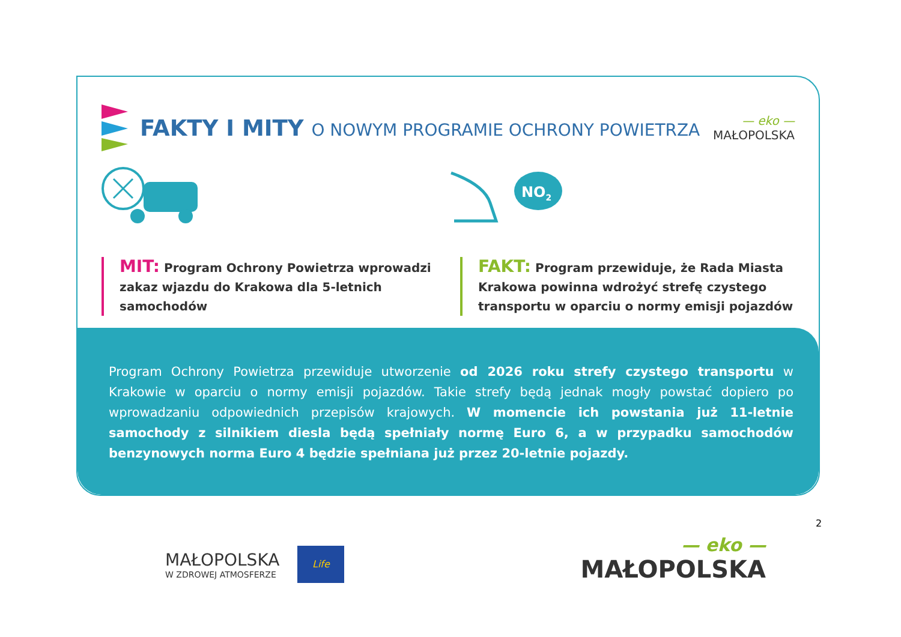FAKTY I MITY O NOWYM PROGRAMIE OCHRONY POWIETRZA
— eko —
MAŁOPOLSKA
NO2
MIT: Program Ochrony Powietrza wprowadzi zakaz wjazdu do Krakowa dla 5-letnich samochodów
FAKT: Program przewiduje, że Rada Miasta Krakowa powinna wdrożyć strefę czystego transportu w oparciu o normy emisji pojazdów
Program Ochrony Powietrza przewiduje utworzenie od 2026 roku strefy czystego transportu w Krakowie w oparciu o normy emisji pojazdów. Takie strefy będą jednak mogły powstać dopiero po wprowadzaniu odpowiednich przepisów krajowych. W momencie ich powstania już 11-letnie samochody z silnikiem diesla będą spełniały normę Euro 6, a w przypadku samochodów benzynowych norma Euro 4 będzie spełniana już przez 20-letnie pojazdy.
2
MAŁOPOLSKA
W ZDROWEJ ATMOSFERZE
Life
— eko —
MAŁOPOLSKA